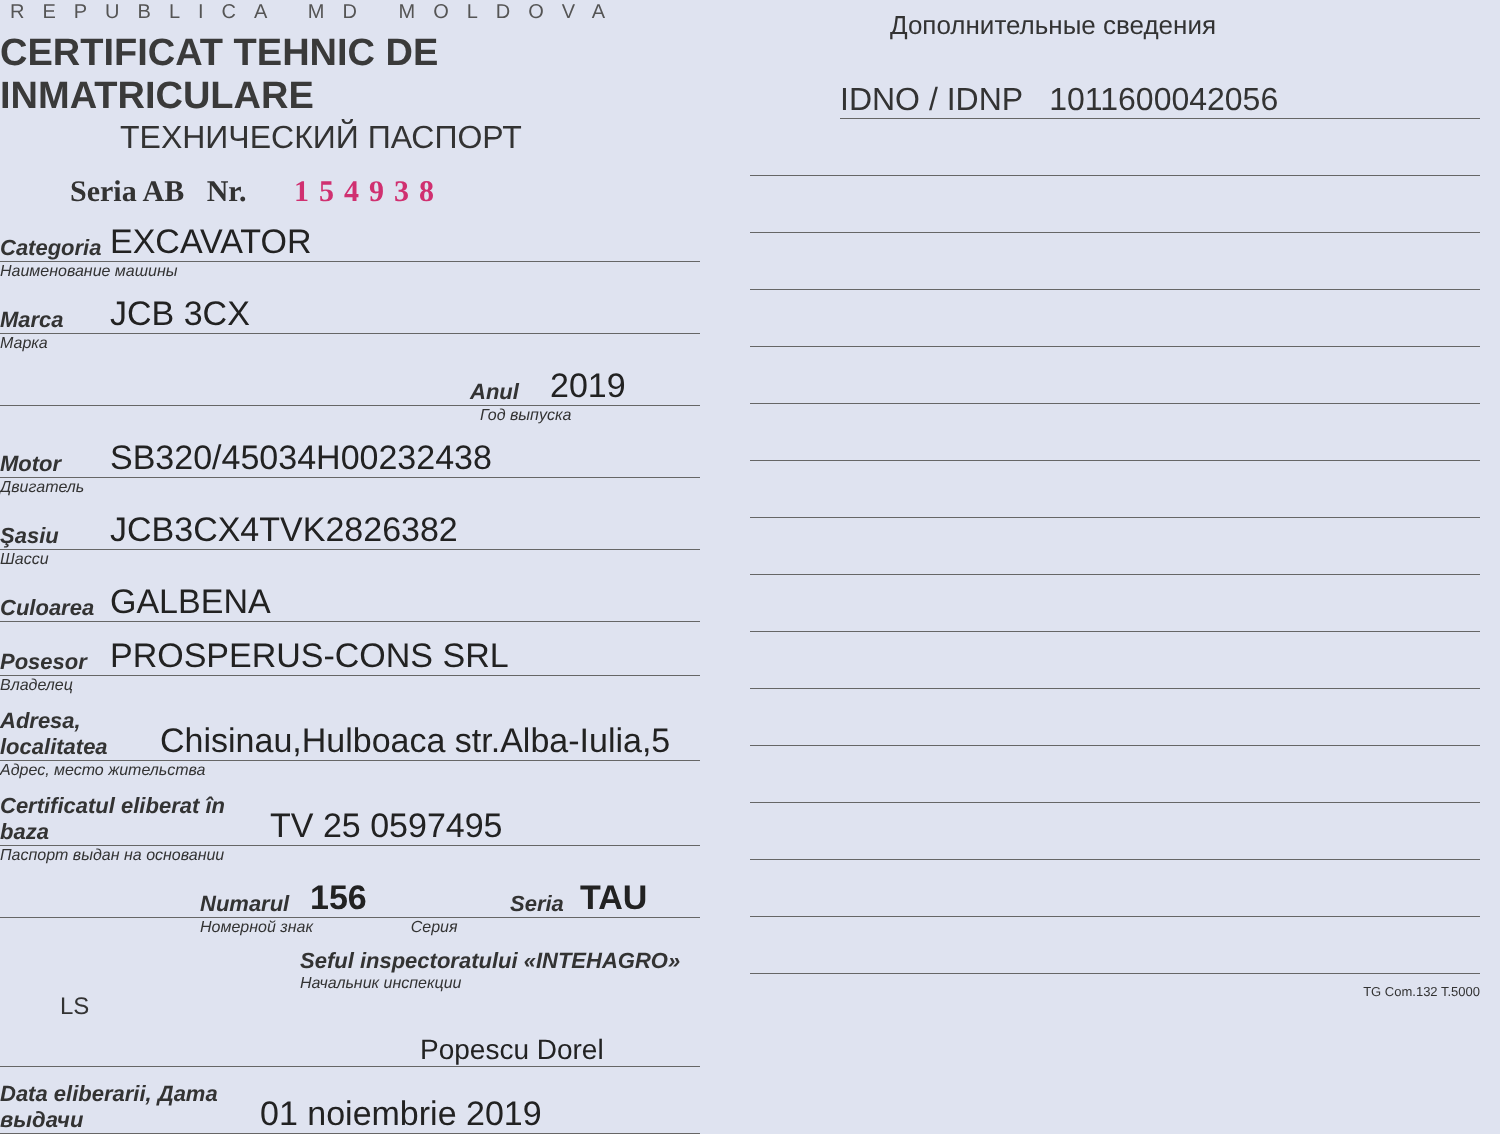REPUBLICA MD MOLDOVA
CERTIFICAT TEHNIC DE INMATRICULARE
ТЕХНИЧЕСКИЙ ПАСПОРТ
Seria AB Nr. 154938
Categoria EXCAVATOR
Наименование машины
Marca JCB 3CX
Марка
Anul 2019
Год выпуска
Motor SB320/45034H00232438
Двигатель
Şasiu JCB3CX4TVK2826382
Шасси
Culoarea GALBENA
Posesor PROSPERUS-CONS SRL
Владелец
Adresa, localitatea Chisinau,Hulboaca str.Alba-Iulia,5
Адрес, место жительства
Certificatul eliberat în baza TV 25 0597495
Паспорт выдан на основании
Numarul 156 Seria TAU
Номерной знак Серия
Seful inspectoratului «INTEHAGRO»
Начальник инспекции
LS
Popescu Dorel
Data eliberarii, Дата выдачи 01 noiembrie 2019
Дополнительные сведения
IDNO / IDNP 1011600042056
TG Com.132 T.5000